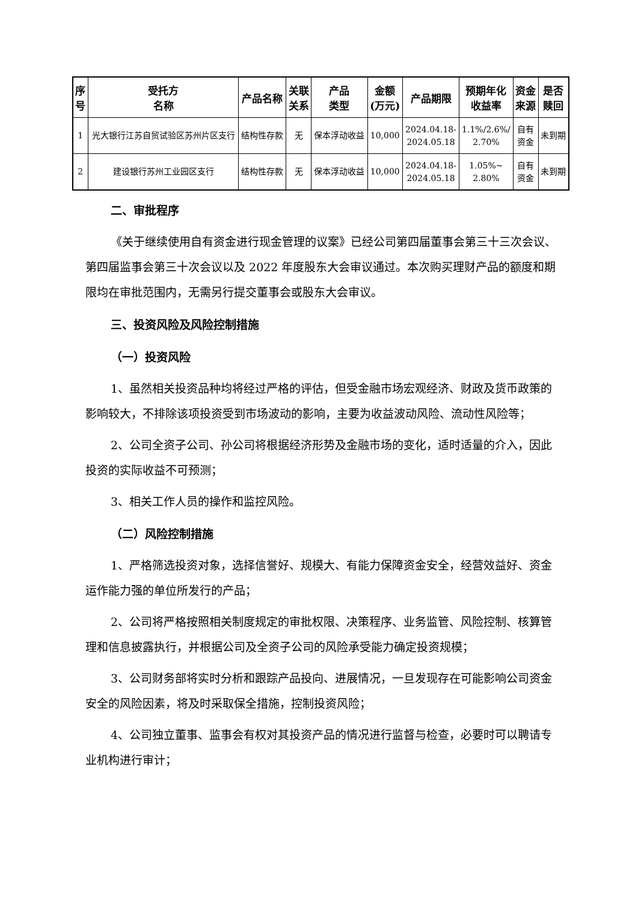| 序 号 | 受托方 名称 | 产品名称 | 关联 关系 | 产品 类型 | 金额 (万元) | 产品期限 | 预期年化 收益率 | 资金 来源 | 是否 赎回 |
| --- | --- | --- | --- | --- | --- | --- | --- | --- | --- |
| 1 | 光大银行江苏自贸试验区苏州片区支行 | 结构性存款 | 无 | 保本浮动收益 | 10,000 | 2024.04.18- 2024.05.18 | 1.1%/2.6%/ 2.70% | 自有 资金 | 未到期 |
| 2 | 建设银行苏州工业园区支行 | 结构性存款 | 无 | 保本浮动收益 | 10,000 | 2024.04.18- 2024.05.18 | 1.05%~ 2.80% | 自有 资金 | 未到期 |
二、审批程序
《关于继续使用自有资金进行现金管理的议案》已经公司第四届董事会第三十三次会议、第四届监事会第三十次会议以及 2022 年度股东大会审议通过。本次购买理财产品的额度和期限均在审批范围内，无需另行提交董事会或股东大会审议。
三、投资风险及风险控制措施
（一）投资风险
1、虽然相关投资品种均将经过严格的评估，但受金融市场宏观经济、财政及货币政策的影响较大，不排除该项投资受到市场波动的影响，主要为收益波动风险、流动性风险等；
2、公司全资子公司、孙公司将根据经济形势及金融市场的变化，适时适量的介入，因此投资的实际收益不可预测；
3、相关工作人员的操作和监控风险。
（二）风险控制措施
1、严格筛选投资对象，选择信誉好、规模大、有能力保障资金安全，经营效益好、资金运作能力强的单位所发行的产品；
2、公司将严格按照相关制度规定的审批权限、决策程序、业务监管、风险控制、核算管理和信息披露执行，并根据公司及全资子公司的风险承受能力确定投资规模；
3、公司财务部将实时分析和跟踪产品投向、进展情况，一旦发现存在可能影响公司资金安全的风险因素，将及时采取保全措施，控制投资风险；
4、公司独立董事、监事会有权对其投资产品的情况进行监督与检查，必要时可以聘请专业机构进行审计；